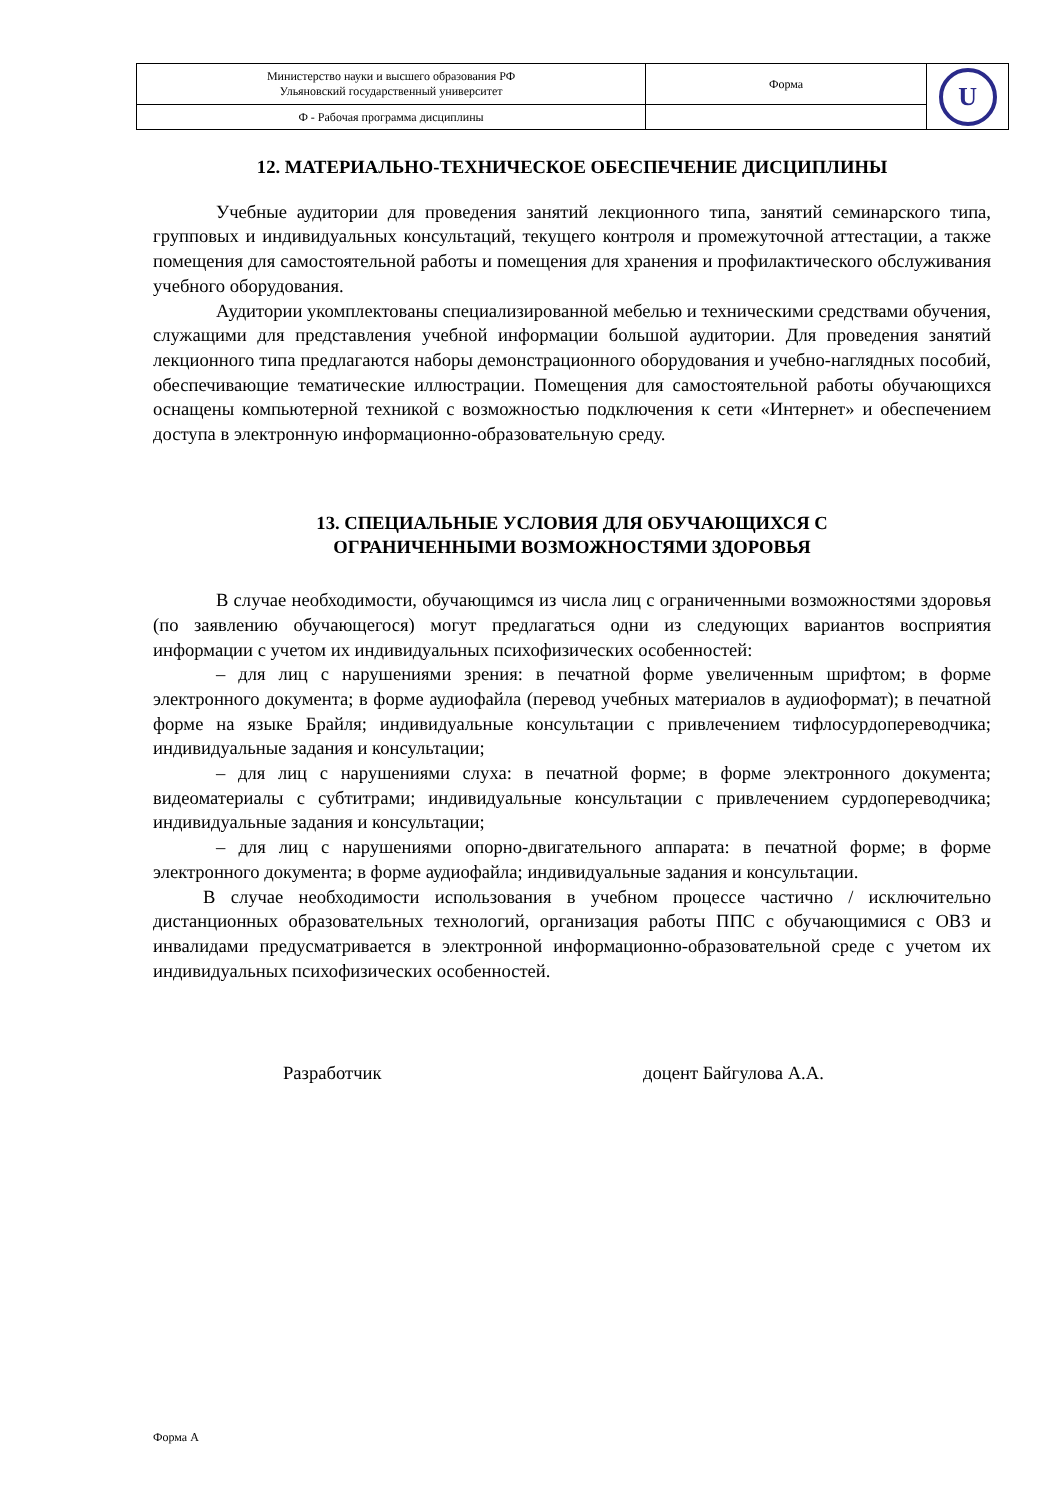| Министерство науки и высшего образования РФ Ульяновский государственный университет | Форма | U |
| Ф - Рабочая программа дисциплины | | |
12. МАТЕРИАЛЬНО-ТЕХНИЧЕСКОЕ ОБЕСПЕЧЕНИЕ ДИСЦИПЛИНЫ
Учебные аудитории для проведения занятий лекционного типа, занятий семинарского типа, групповых и индивидуальных консультаций, текущего контроля и промежуточной аттестации, а также помещения для самостоятельной работы и помещения для хранения и профилактического обслуживания учебного оборудования.
Аудитории укомплектованы специализированной мебелью и техническими средствами обучения, служащими для представления учебной информации большой аудитории. Для проведения занятий лекционного типа предлагаются наборы демонстрационного оборудования и учебно-наглядных пособий, обеспечивающие тематические иллюстрации. Помещения для самостоятельной работы обучающихся оснащены компьютерной техникой с возможностью подключения к сети «Интернет» и обеспечением доступа в электронную информационно-образовательную среду.
13. СПЕЦИАЛЬНЫЕ УСЛОВИЯ ДЛЯ ОБУЧАЮЩИХСЯ С
ОГРАНИЧЕННЫМИ ВОЗМОЖНОСТЯМИ ЗДОРОВЬЯ
В случае необходимости, обучающимся из числа лиц с ограниченными возможностями здоровья (по заявлению обучающегося) могут предлагаться одни из следующих вариантов восприятия информации с учетом их индивидуальных психофизических особенностей:
– для лиц с нарушениями зрения: в печатной форме увеличенным шрифтом; в форме электронного документа; в форме аудиофайла (перевод учебных материалов в аудиоформат); в печатной форме на языке Брайля; индивидуальные консультации с привлечением тифлосурдопереводчика; индивидуальные задания и консультации;
– для лиц с нарушениями слуха: в печатной форме; в форме электронного документа; видеоматериалы с субтитрами; индивидуальные консультации с привлечением сурдопереводчика; индивидуальные задания и консультации;
– для лиц с нарушениями опорно-двигательного аппарата: в печатной форме; в форме электронного документа; в форме аудиофайла; индивидуальные задания и консультации.
В случае необходимости использования в учебном процессе частично / исключительно дистанционных образовательных технологий, организация работы ППС с обучающимися с ОВЗ и инвалидами предусматривается в электронной информационно-образовательной среде с учетом их индивидуальных психофизических особенностей.
Разработчик доцент Байгулова А.А.
Форма А